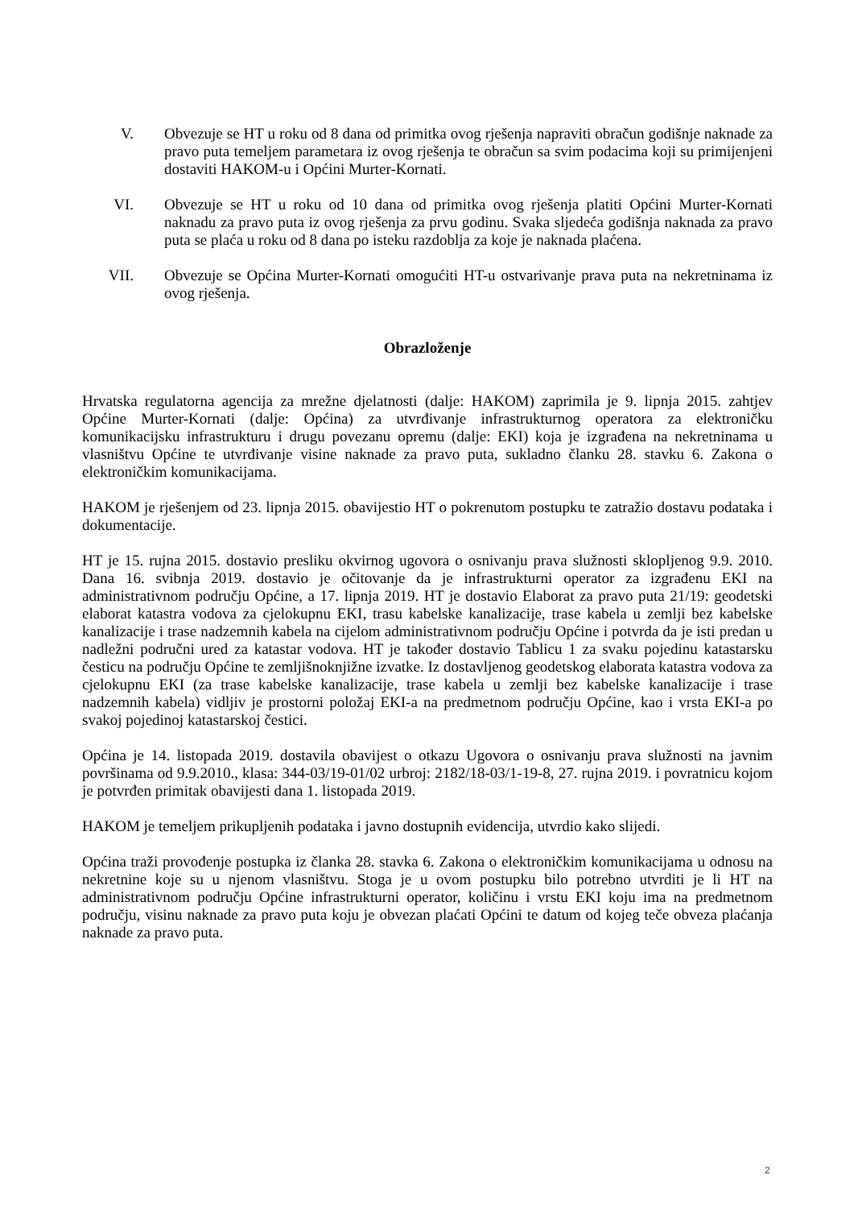V. Obvezuje se HT u roku od 8 dana od primitka ovog rješenja napraviti obračun godišnje naknade za pravo puta temeljem parametara iz ovog rješenja te obračun sa svim podacima koji su primijenjeni dostaviti HAKOM-u i Općini Murter-Kornati.
VI. Obvezuje se HT u roku od 10 dana od primitka ovog rješenja platiti Općini Murter-Kornati naknadu za pravo puta iz ovog rješenja za prvu godinu. Svaka sljedeća godišnja naknada za pravo puta se plaća u roku od 8 dana po isteku razdoblja za koje je naknada plaćena.
VII. Obvezuje se Općina Murter-Kornati omogućiti HT-u ostvarivanje prava puta na nekretninama iz ovog rješenja.
Obrazloženje
Hrvatska regulatorna agencija za mrežne djelatnosti (dalje: HAKOM) zaprimila je 9. lipnja 2015. zahtjev Općine Murter-Kornati (dalje: Općina) za utvrđivanje infrastrukturnog operatora za elektroničku komunikacijsku infrastrukturu i drugu povezanu opremu (dalje: EKI) koja je izgrađena na nekretninama u vlasništvu Općine te utvrđivanje visine naknade za pravo puta, sukladno članku 28. stavku 6. Zakona o elektroničkim komunikacijama.
HAKOM je rješenjem od 23. lipnja 2015. obavijestio HT o pokrenutom postupku te zatražio dostavu podataka i dokumentacije.
HT je 15. rujna 2015. dostavio presliku okvirnog ugovora o osnivanju prava služnosti sklopljenog 9.9. 2010. Dana 16. svibnja 2019. dostavio je očitovanje da je infrastrukturni operator za izgrađenu EKI na administrativnom području Općine, a 17. lipnja 2019. HT je dostavio Elaborat za pravo puta 21/19: geodetski elaborat katastra vodova za cjelokupnu EKI, trasu kabelske kanalizacije, trase kabela u zemlji bez kabelske kanalizacije i trase nadzemnih kabela na cijelom administrativnom području Općine i potvrda da je isti predan u nadležni područni ured za katastar vodova. HT je također dostavio Tablicu 1 za svaku pojedinu katastarsku česticu na području Općine te zemljišnoknjižne izvatke. Iz dostavljenog geodetskog elaborata katastra vodova za cjelokupnu EKI (za trase kabelske kanalizacije, trase kabela u zemlji bez kabelske kanalizacije i trase nadzemnih kabela) vidljiv je prostorni položaj EKI-a na predmetnom području Općine, kao i vrsta EKI-a po svakoj pojedinoj katastarskoj čestici.
Općina je 14. listopada 2019. dostavila obavijest o otkazu Ugovora o osnivanju prava služnosti na javnim površinama od 9.9.2010., klasa: 344-03/19-01/02 urbroj: 2182/18-03/1-19-8, 27. rujna 2019. i povratnicu kojom je potvrđen primitak obavijesti dana 1. listopada 2019.
HAKOM je temeljem prikupljenih podataka i javno dostupnih evidencija, utvrdio kako slijedi.
Općina traži provođenje postupka iz članka 28. stavka 6. Zakona o elektroničkim komunikacijama u odnosu na nekretnine koje su u njenom vlasništvu. Stoga je u ovom postupku bilo potrebno utvrditi je li HT na administrativnom području Općine infrastrukturni operator, količinu i vrstu EKI koju ima na predmetnom području, visinu naknade za pravo puta koju je obvezan plaćati Općini te datum od kojeg teče obveza plaćanja naknade za pravo puta.
2